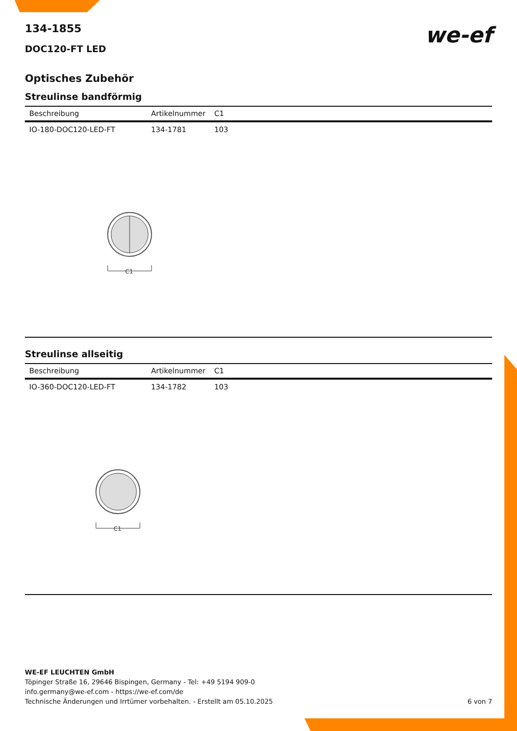we-ef
134-1855
DOC120-FT LED
Optisches Zubehör
Streulinse bandförmig
| Beschreibung | Artikelnummer | C1 |
| --- | --- | --- |
| IO-180-DOC120-LED-FT | 134-1781 | 103 |
C1
Streulinse allseitig
| Beschreibung | Artikelnummer | C1 |
| --- | --- | --- |
| IO-360-DOC120-LED-FT | 134-1782 | 103 |
C1
WE-EF LEUCHTEN GmbH
Töpinger Straße 16, 29646 Bispingen, Germany - Tel: +49 5194 909-0
info.germany@we-ef.com - https://we-ef.com/de
Technische Änderungen und Irrtümer vorbehalten. - Erstellt am 05.10.2025 6 von 7